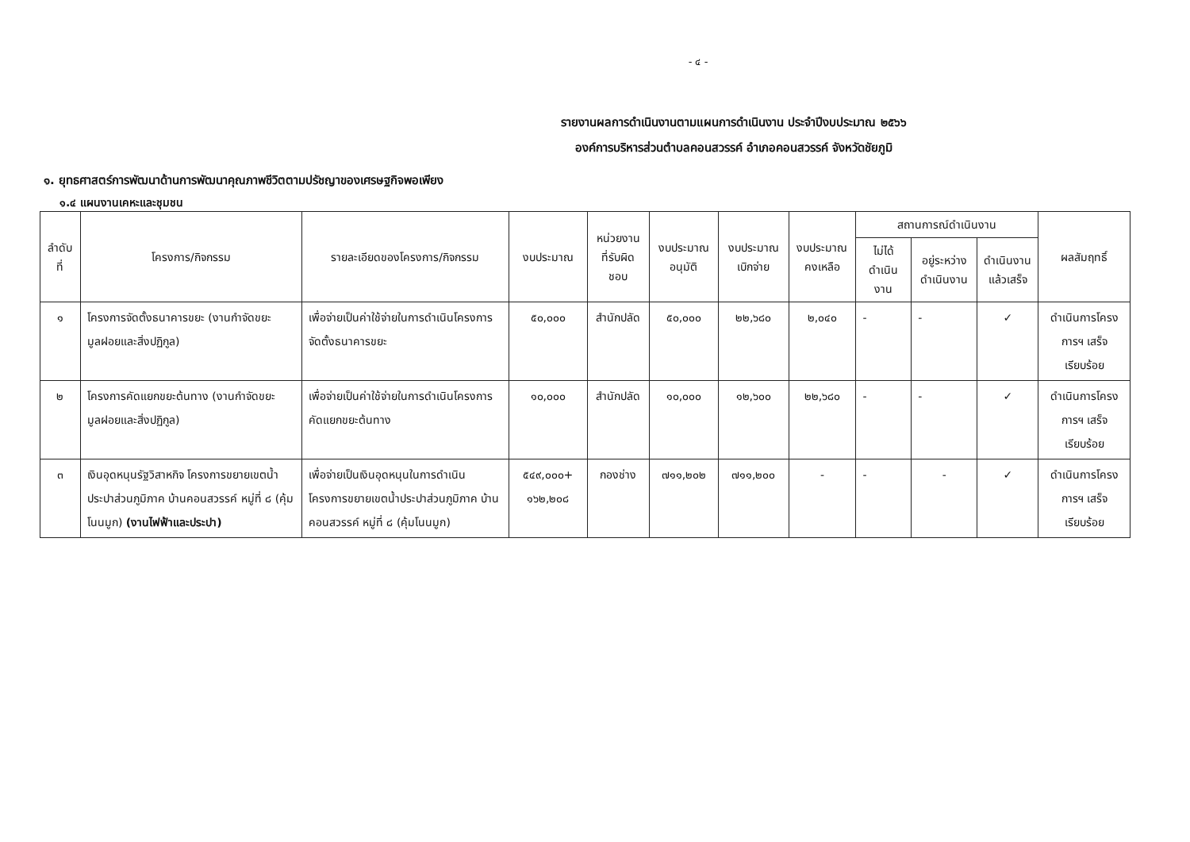- ๔ -
รายงานผลการดำเนินงานตามแผนการดำเนินงาน ประจำปีงบประมาณ ๒๕๖๖
องค์การบริหารส่วนตำบลคอนสวรรค์ อำเภอคอนสวรรค์ จังหวัดชัยภูมิ
๑. ยุทธศาสตร์การพัฒนาด้านการพัฒนาคุณภาพชีวิตตามปรัชญาของเศรษฐกิจพอเพียง
๑.๔ แผนงานเคหะและชุมชน
| ลำดับที่ | โครงการ/กิจกรรม | รายละเอียดของโครงการ/กิจกรรม | งบประมาณ | หน่วยงานที่รับผิดชอบ | งบประมาณอนุมัติ | งบประมาณเบิกจ่าย | งบประมาณคงเหลือ | สถานการณ์ดำเนินงาน | | | ผลสัมฤทธิ์ |
| --- | --- | --- | --- | --- | --- | --- | --- | --- | --- | --- | --- |
| | | | | | | | | ไม่ได้ดำเนินงาน | อยู่ระหว่างดำเนินงาน | ดำเนินงานแล้วเสร็จ | |
| ๑ | โครงการจัดตั้งธนาคารขยะ (งานกำจัดขยะมูลฝอยและสิ่งปฏิกูล) | เพื่อจ่ายเป็นค่าใช้จ่ายในการดำเนินโครงการจัดตั้งธนาคารขยะ | ๕๐,๐๐๐ | สำนักปลัด | ๕๐,๐๐๐ | ๒๒,๖๘๐ | ๒,๐๔๐ | - | - | ✓ | ดำเนินการโครงการฯ เสร็จ เรียบร้อย |
| ๒ | โครงการคัดแยกขยะต้นทาง (งานกำจัดขยะมูลฝอยและสิ่งปฏิกูล) | เพื่อจ่ายเป็นค่าใช้จ่ายในการดำเนินโครงการคัดแยกขยะต้นทาง | ๑๐,๐๐๐ | สำนักปลัด | ๑๐,๐๐๐ | ๑๒,๖๐๐ | ๒๒,๖๘๐ | - | - | ✓ | ดำเนินการโครงการฯ เสร็จ เรียบร้อย |
| ๓ | เงินอุดหนุนรัฐวิสาหกิจ โครงการขยายเขตน้ำประปาส่วนภูมิภาค บ้านคอนสวรรค์ หมู่ที่ ๘ (คุ้มโนนมูก) (งานไฟฟ้าและประปา) | เพื่อจ่ายเป็นเงินอุดหนุนในการดำเนินโครงการขยายเขตน้ำประปาส่วนภูมิภาค บ้านคอนสวรรค์ หมู่ที่ ๘ (คุ้มโนนมูก) | ๕๔๙,๐๐๐+ ๑๖๒,๒๐๘ | กองช่าง | ๗๑๑,๒๐๒ | ๗๑๑,๒๐๐ | - | - | - | ✓ | ดำเนินการโครงการฯ เสร็จ เรียบร้อย |